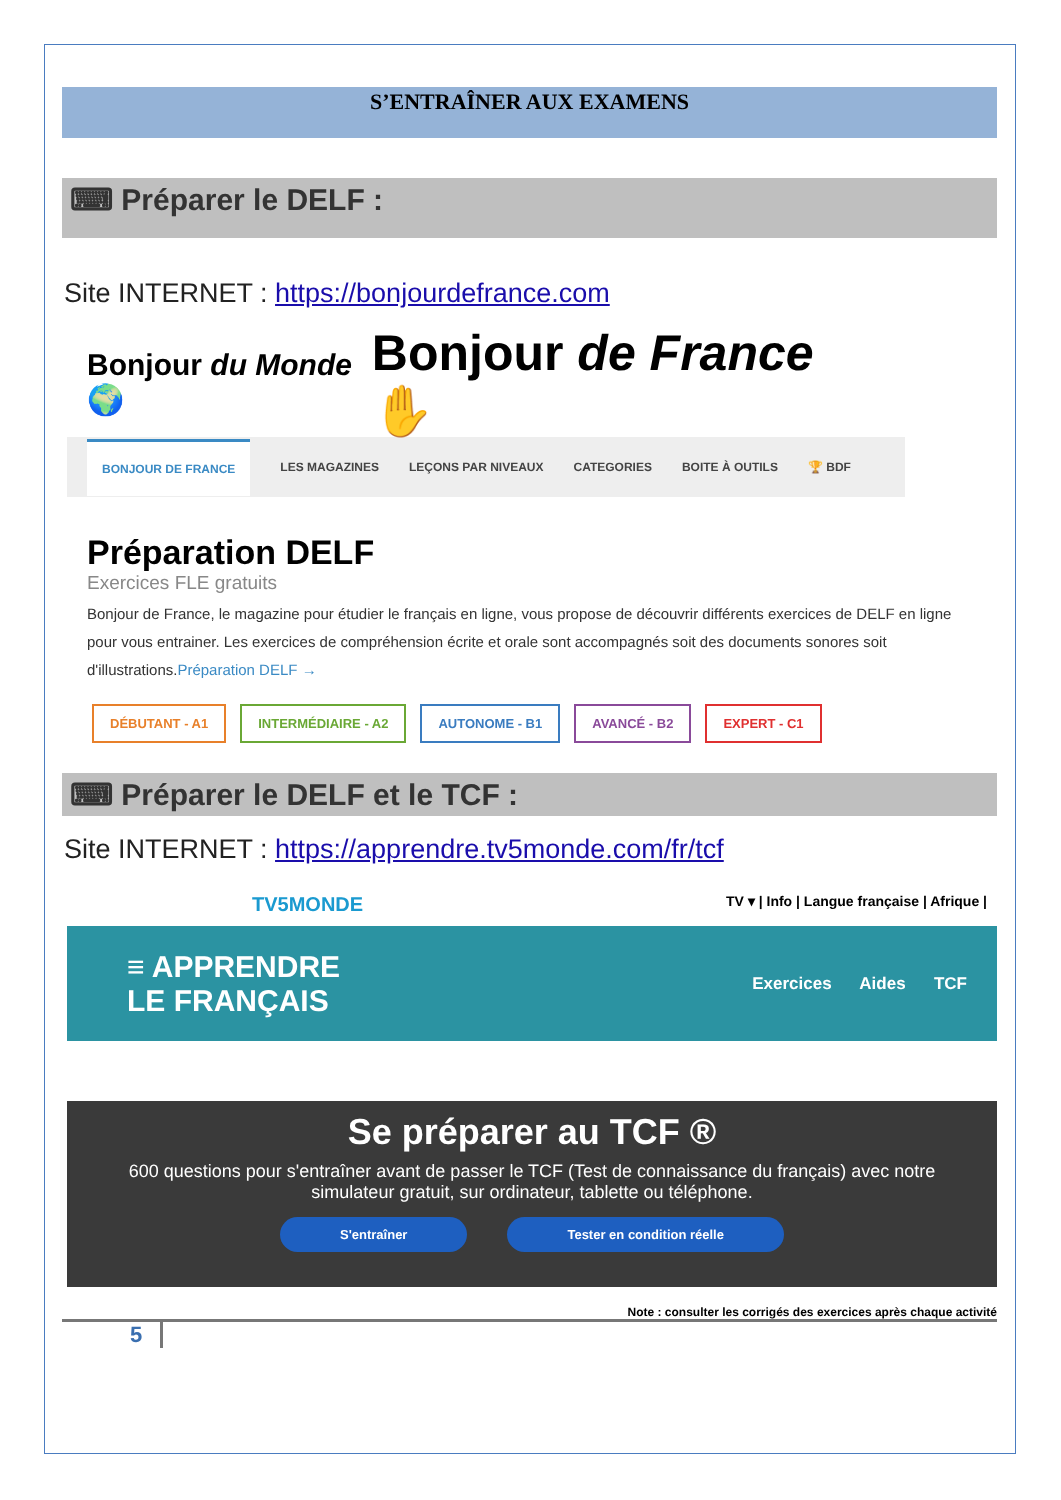S’ENTRAÎNER AUX EXAMENS
⌨ Préparer le DELF :
Site INTERNET : https://bonjourdefrance.com
Bonjour du Monde 🌍 Bonjour de France ✋
BONJOUR DE FRANCE LES MAGAZINES LEÇONS PAR NIVEAUX CATEGORIES BOITE À OUTILS 🏆 BDF
Préparation DELF
Exercices FLE gratuits
Bonjour de France, le magazine pour étudier le français en ligne, vous propose de découvrir différents exercices de DELF en ligne pour vous entrainer. Les exercices de compréhension écrite et orale sont accompagnés soit des documents sonores soit d'illustrations.Préparation DELF →
DÉBUTANT - A1 INTERMÉDIAIRE - A2 AUTONOME - B1 AVANCÉ - B2 EXPERT - C1
⌨ Préparer le DELF et le TCF :
Site INTERNET : https://apprendre.tv5monde.com/fr/tcf
TV5MONDE TV ▾ | Info | Langue française | Afrique |
≡ APPRENDRE
LE FRANÇAIS Exercices Aides TCF
Se préparer au TCF ®
600 questions pour s'entraîner avant de passer le TCF (Test de connaissance du français) avec notre simulateur gratuit, sur ordinateur, tablette ou téléphone.
S'entraîner Tester en condition réelle
Note : consulter les corrigés des exercices après chaque activité
5